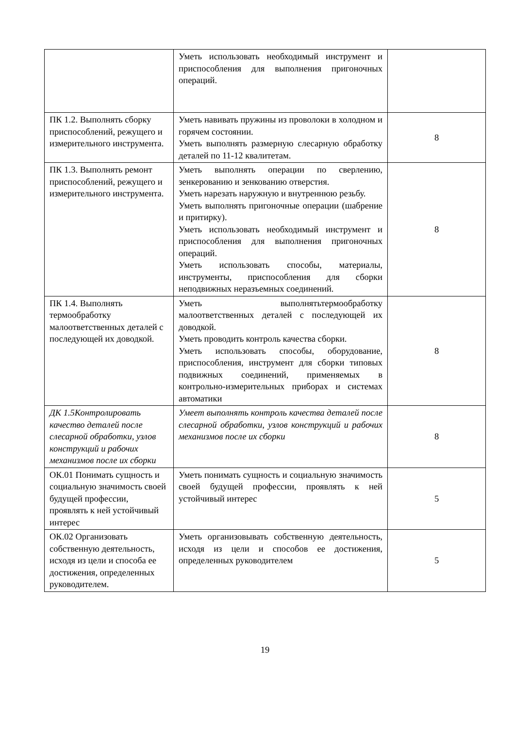| | Уметь использовать необходимый инструмент и приспособления для выполнения пригоночных операций. | |
| ПК 1.2. Выполнять сборку приспособлений, режущего и измерительного инструмента. | Уметь навивать пружины из проволоки в холодном и горячем состоянии. Уметь выполнять размерную слесарную обработку деталей по 11-12 квалитетам. | 8 |
| ПК 1.3. Выполнять ремонт приспособлений, режущего и измерительного инструмента. | Уметь выполнять операции по сверлению, зенкерованию и зенкованию отверстия. Уметь нарезать наружную и внутреннюю резьбу. Уметь выполнять пригоночные операции (шабрение и притирку). Уметь использовать необходимый инструмент и приспособления для выполнения пригоночных операций. Уметь использовать способы, материалы, инструменты, приспособления для сборки неподвижных неразъемных соединений. | 8 |
| ПК 1.4. Выполнять термообработку малоответственных деталей с последующей их доводкой. | Уметь выполнятьтермообработку малоответственных деталей с последующей их доводкой. Уметь проводить контроль качества сборки. Уметь использовать способы, оборудование, приспособления, инструмент для сборки типовых подвижных соединений, применяемых в контрольно-измерительных приборах и системах автоматики | 8 |
| ДК 1.5Контролировать качество деталей после слесарной обработки, узлов конструкций и рабочих механизмов после их сборки | Умеет выполнять контроль качества деталей после слесарной обработки, узлов конструкций и рабочих механизмов после их сборки | 8 |
| ОК.01 Понимать сущность и социальную значимость своей будущей профессии, проявлять к ней устойчивый интерес | Уметь понимать сущность и социальную значимость своей будущей профессии, проявлять к ней устойчивый интерес | 5 |
| ОК.02 Организовать собственную деятельность, исходя из цели и способа ее достижения, определенных руководителем. | Уметь организовывать собственную деятельность, исходя из цели и способов ее достижения, определенных руководителем | 5 |
19